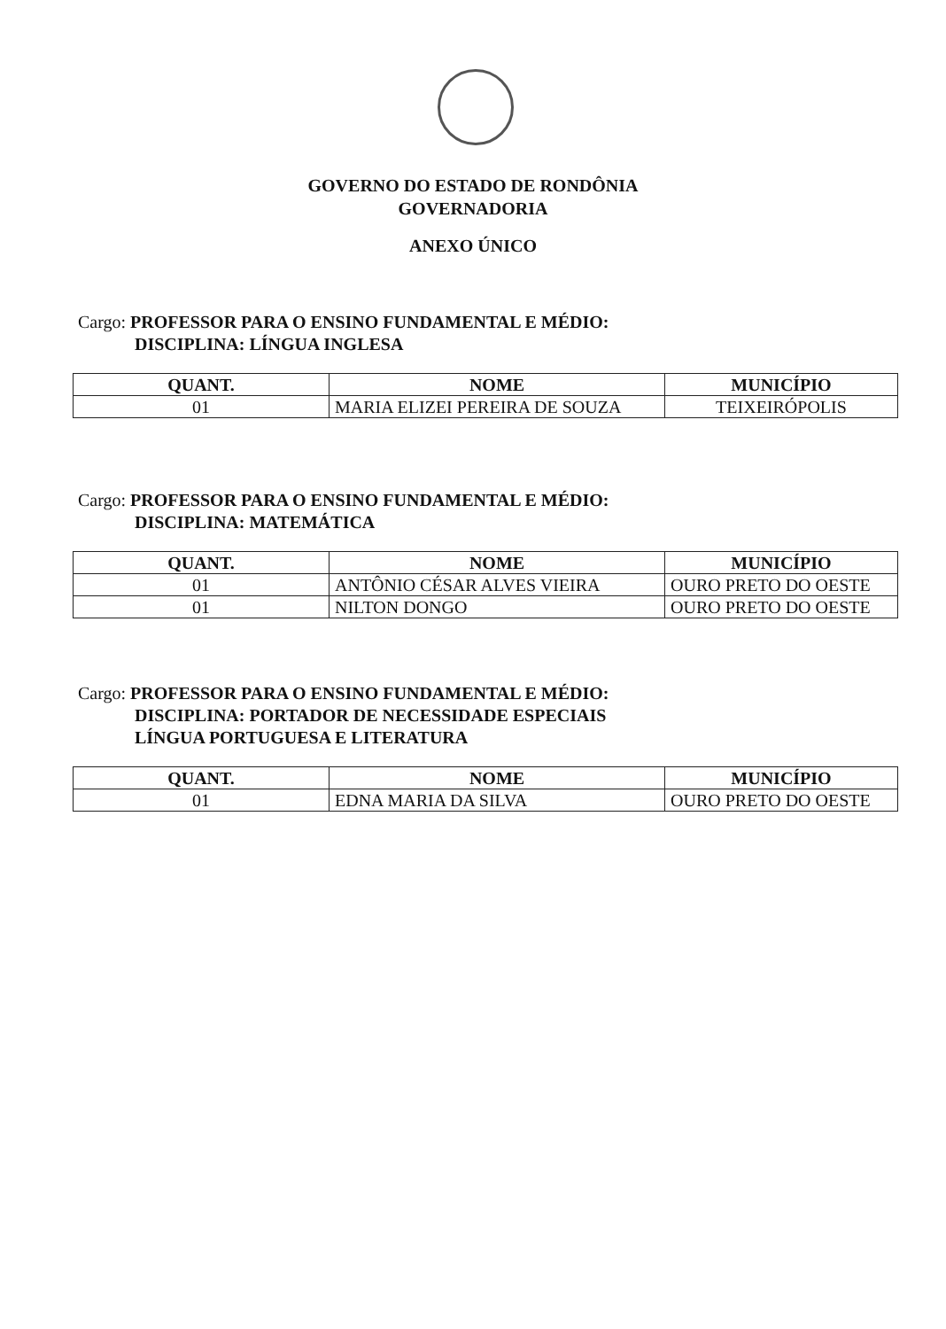GOVERNO DO ESTADO DE RONDÔNIA
GOVERNADORIA
ANEXO ÚNICO
Cargo: PROFESSOR PARA O ENSINO FUNDAMENTAL E MÉDIO:
DISCIPLINA: LÍNGUA INGLESA
| QUANT. | NOME | MUNICÍPIO |
| --- | --- | --- |
| 01 | MARIA ELIZEI PEREIRA DE SOUZA | TEIXEIRÓPOLIS |
Cargo: PROFESSOR PARA O ENSINO FUNDAMENTAL E MÉDIO:
DISCIPLINA: MATEMÁTICA
| QUANT. | NOME | MUNICÍPIO |
| --- | --- | --- |
| 01 | ANTÔNIO CÉSAR ALVES VIEIRA | OURO PRETO DO OESTE |
| 01 | NILTON DONGO | OURO PRETO DO OESTE |
Cargo: PROFESSOR PARA O ENSINO FUNDAMENTAL E MÉDIO:
DISCIPLINA: PORTADOR DE NECESSIDADE ESPECIAIS
LÍNGUA PORTUGUESA E LITERATURA
| QUANT. | NOME | MUNICÍPIO |
| --- | --- | --- |
| 01 | EDNA MARIA DA SILVA | OURO PRETO DO OESTE |